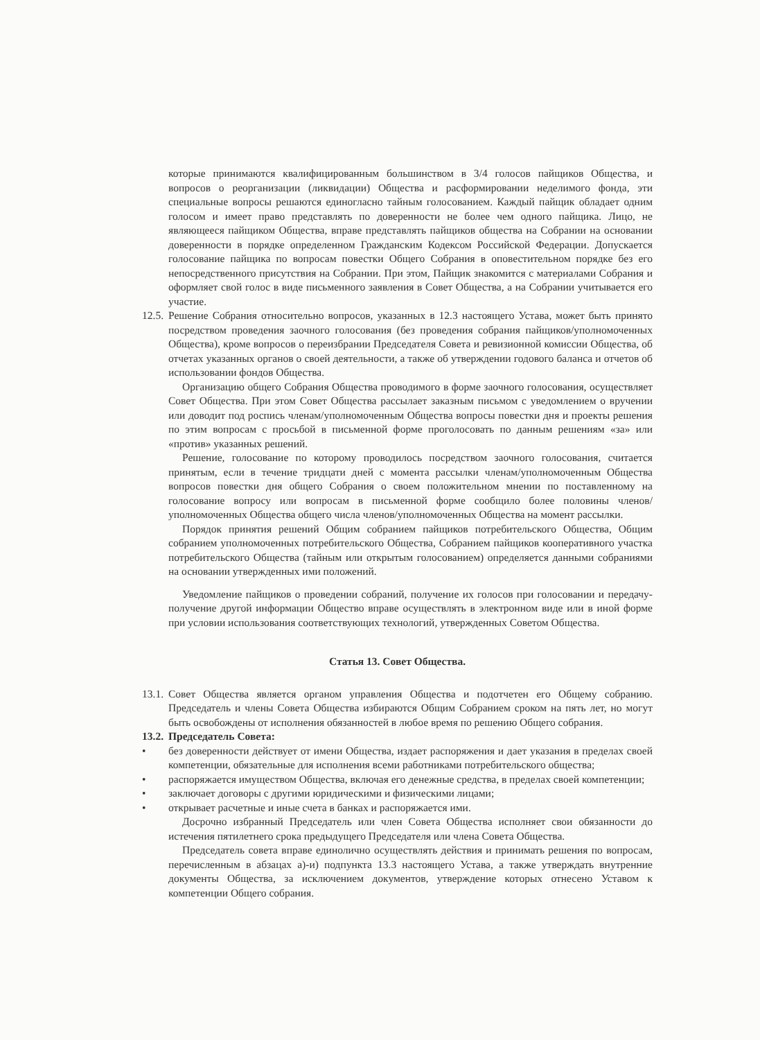которые принимаются квалифицированным большинством в 3/4 голосов пайщиков Общества, и вопросов о реорганизации (ликвидации) Общества и расформировании неделимого фонда, эти специальные вопросы решаются единогласно тайным голосованием. Каждый пайщик обладает одним голосом и имеет право представлять по доверенности не более чем одного пайщика. Лицо, не являющееся пайщиком Общества, вправе представлять пайщиков общества на Собрании на основании доверенности в порядке определенном Гражданским Кодексом Российской Федерации. Допускается голосование пайщика по вопросам повестки Общего Собрания в оповестительном порядке без его непосредственного присутствия на Собрании. При этом, Пайщик знакомится с материалами Собрания и оформляет свой голос в виде письменного заявления в Совет Общества, а на Собрании учитывается его участие.
12.5.
Решение Собрания относительно вопросов, указанных в 12.3 настоящего Устава, может быть принято посредством проведения заочного голосования (без проведения собрания пайщиков/уполномоченных Общества), кроме вопросов о переизбрании Председателя Совета и ревизионной комиссии Общества, об отчетах указанных органов о своей деятельности, а также об утверждении годового баланса и отчетов об использовании фондов Общества.
Организацию общего Собрания Общества проводимого в форме заочного голосования, осуществляет Совет Общества. При этом Совет Общества рассылает заказным письмом с уведомлением о вручении или доводит под роспись членам/уполномоченным Общества вопросы повестки дня и проекты решения по этим вопросам с просьбой в письменной форме проголосовать по данным решениям «за» или «против» указанных решений.
Решение, голосование по которому проводилось посредством заочного голосования, считается принятым, если в течение тридцати дней с момента рассылки членам/уполномоченным Общества вопросов повестки дня общего Собрания о своем положительном мнении по поставленному на голосование вопросу или вопросам в письменной форме сообщило более половины членов/уполномоченных Общества общего числа членов/уполномоченных Общества на момент рассылки.
Порядок принятия решений Общим собранием пайщиков потребительского Общества, Общим собранием уполномоченных потребительского Общества, Собранием пайщиков кооперативного участка потребительского Общества (тайным или открытым голосованием) определяется данными собраниями на основании утвержденных ими положений.
Уведомление пайщиков о проведении собраний, получение их голосов при голосовании и передачу-получение другой информации Общество вправе осуществлять в электронном виде или в иной форме при условии использования соответствующих технологий, утвержденных Советом Общества.
Статья 13. Совет Общества.
13.1.
Совет Общества является органом управления Общества и подотчетен его Общему собранию. Председатель и члены Совета Общества избираются Общим Собранием сроком на пять лет, но могут быть освобождены от исполнения обязанностей в любое время по решению Общего собрания.
13.2.
Председатель Совета:
• без доверенности действует от имени Общества, издает распоряжения и дает указания в пределах своей компетенции, обязательные для исполнения всеми работниками потребительского общества;
• распоряжается имуществом Общества, включая его денежные средства, в пределах своей компетенции;
• заключает договоры с другими юридическими и физическими лицами;
• открывает расчетные и иные счета в банках и распоряжается ими.
Досрочно избранный Председатель или член Совета Общества исполняет свои обязанности до истечения пятилетнего срока предыдущего Председателя или члена Совета Общества.
Председатель совета вправе единолично осуществлять действия и принимать решения по вопросам, перечисленным в абзацах а)-и) подпункта 13.3 настоящего Устава, а также утверждать внутренние документы Общества, за исключением документов, утверждение которых отнесено Уставом к компетенции Общего собрания.